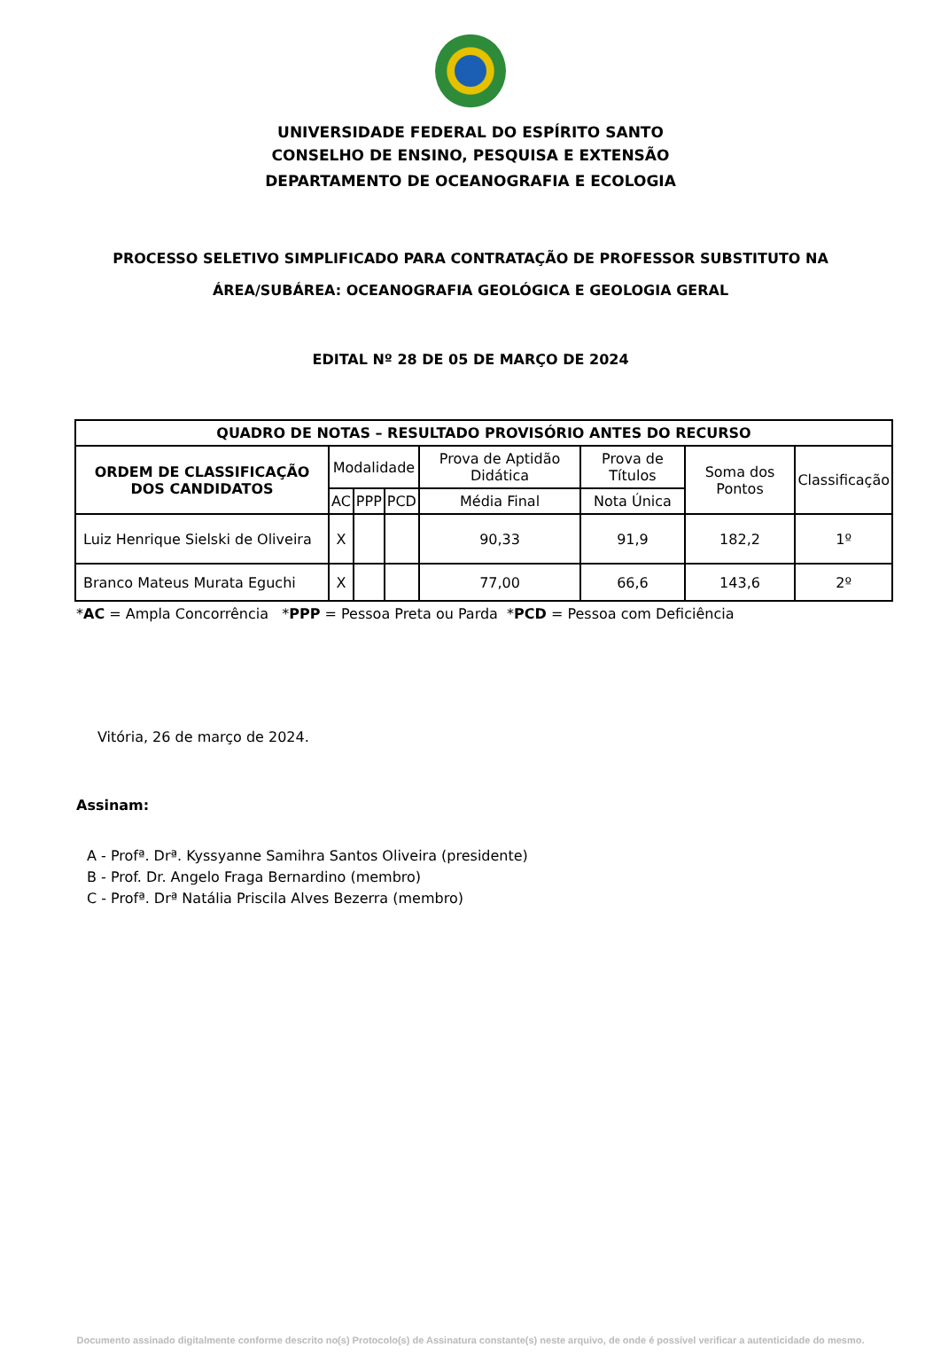UNIVERSIDADE FEDERAL DO ESPÍRITO SANTO
CONSELHO DE ENSINO, PESQUISA E EXTENSÃO
DEPARTAMENTO DE OCEANOGRAFIA E ECOLOGIA
PROCESSO SELETIVO SIMPLIFICADO PARA CONTRATAÇÃO DE PROFESSOR SUBSTITUTO NA
ÁREA/SUBÁREA: OCEANOGRAFIA GEOLÓGICA E GEOLOGIA GERAL
EDITAL Nº 28 DE 05 DE MARÇO DE 2024
| QUADRO DE NOTAS – RESULTADO PROVISÓRIO ANTES DO RECURSO | | | | | | | |
| --- | --- | --- | --- | --- | --- | --- | --- |
| ORDEM DE CLASSIFICAÇÃO DOS CANDIDATOS | Modalidade | | | Prova de Aptidão Didática | Prova de Títulos | Soma dos Pontos | Classificação |
| | AC | PPP | PCD | Média Final | Nota Única | | |
| Luiz Henrique Sielski de Oliveira | X | | | 90,33 | 91,9 | 182,2 | 1º |
| Branco Mateus Murata Eguchi | X | | | 77,00 | 66,6 | 143,6 | 2º |
*AC = Ampla Concorrência *PPP = Pessoa Preta ou Parda *PCD = Pessoa com Deficiência
Vitória, 26 de março de 2024.
Assinam:
A - Profª. Drª. Kyssyanne Samihra Santos Oliveira (presidente)
B - Prof. Dr. Angelo Fraga Bernardino (membro)
C - Profª. Drª Natália Priscila Alves Bezerra (membro)
Documento assinado digitalmente conforme descrito no(s) Protocolo(s) de Assinatura constante(s) neste arquivo, de onde é possível verificar a autenticidade do mesmo.